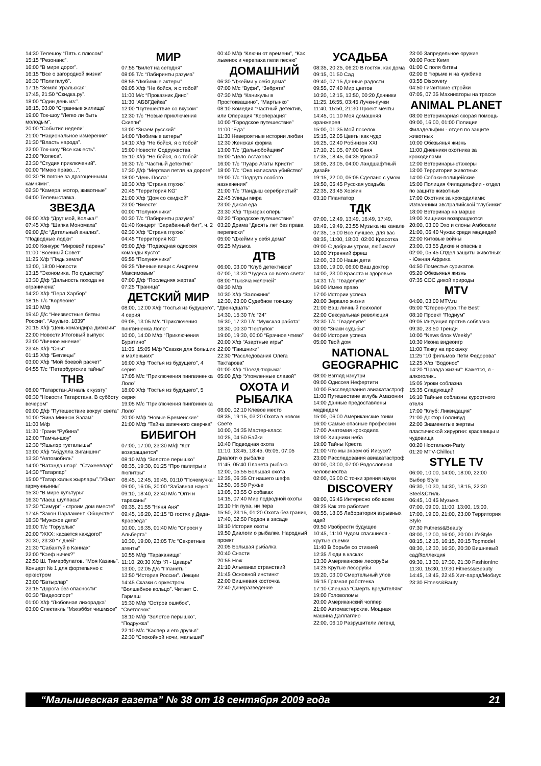14:30 Телешоу “Пять с плюсом”
15:15 “Резонанс”.
16:00 “В мире дорог”.
16:15 “Все о загородной жизни”
16:30 “Политклуб”.
17:15 “Земля Уральская”.
17:45, 21:50 “Скидка.ру”.
18:00 “Один день из:”.
18:15, 03:00 “Странные жилища”
19:00 Ток-шоу “Легко ли быть молодым”.
20:00 “События недели”.
21:00 “Национальное измерение”
21:30 “Власть народа”.
22:00 Ток-шоу “Все как есть”.
23:00 “Колеса”.
23:30 “Студия приключений”.
00:00 “Имею право…”.
00:30 “В погоне за драгоценными камнями”.
02:30 “Камера, мотор, животные”
04:00 Телевыставка.
ЗВЕЗДА
06:00 Х/ф “Друг мой, Колька!”
07:45 Х/ф “Шапка Мономаха”
09:00 Д/с “Детальный анализ”. “Подводные лодки”
10:00 Конкурс “Мировой парень”
11:00 “Военный Совет”
11:25 Х/ф “Пядь земли”
13:00, 18:00 Новости
13:15 “Экономика. По существу”
13:30 Д/ф “Дальность похода не ограничена”
14:20 Х/ф “Перл Харбор”
18:15 Т/с “Корлеоне”
19:10 М/ф
19:40 Д/с “Неизвестные битвы России”. “Ахульго. 1839”
20:15 Х/ф “День командира дивизии”
22:00 Новости.Итоговый выпуск
23:00 “Личное мнение”
23:45 Х/ф “Сны”
01:15 Х/ф “Беглецы”
03:00 Х/ф “Мой боевой расчет”
04:55 Т/с “Петербургские тайны”
ТНВ
08:00 “Татарстан.Атналык кузэту”
08:30 “Новости Татарстана. В субботу вечером”
09:00 Д/ф “Путешествие вокруг света”
10:00 “Sина Миннэн Sэлам”
11:00 М/ф
11:30 “Грани “Рубина”
12:00 “Тамчы-шоу”
12:30 “Яшьлэр тукталышы”
13:00 Х/ф “Абдулла Зиганшин”
13:30 “Автомобиль”
14:00 “Ватандашлар”. “Стахеевлар”
14:30 “Татарлар”
15:00 “Татар халык жырлары”.”Уйнат гармуннынны”
15:30 “В мире культуры”
16:30 “Лаеш шулпасы”
17:30 “Симург” - строим дом вместе”
17:45 “Закон.Парламент. Общество”
18:30 “Мужское дело”
19:00 Т/с “Горурлык”
20:00 “ЖКХ: касается каждого!”
20:30, 23:30 “7 дней”
21:30 “Сабантуй в Каннах”
22:00 “Кэеф ничек?”
22:50 Ш. Тимербулатов. “Моя Казань”. Концерт № 1 для фортепьяно с оркестром
23:00 “Батырлар”
23:15 “Дорога без опасности”
00:30 “Видеоспорт”
01:00 Х/ф “Любовная лихорадка”
03:00 Спектакль “Мэхэббэт чишмэсе”
МИР
07:55 “Билет на сегодня”
08:05 Т/с “Лабиринты разума”
08:55 “Любимые актеры”
09:05 Х/ф “Не бойся, я с тобой”
11:00 М/с “Проказник Дино”
11:30 “АБВГДейка”
12:00 “Путешествие со вкусом”
12:30 Т/с “Новые приключения Скиппи”
13:00 “Знаем русский”
14:00 “Любимые актеры”
14:10 Х/ф “Не бойся, я с тобой”
15:00 Новости Содружества
15:10 Х/ф “Не бойся, я с тобой”
16:30 Т/с “Частный детектив”
17:30 Д/ф “Мертвая петля на дороге”
18:00 “День Посла”
18:30 Х/ф “Страна глухих”
20:45 “Территория KG”
21:00 Х/ф “Дом со скидкой”
23:00 “Вместе”
00:00 “Полуночники”
00:30 Т/с “Лабиринты разума”
01:40 Концерт “Барабанный бит”, ч. 2
02:30 Х/ф “Страна глухих”
04:45 “Территория KG”
05:00 Д/ф “Подводная одиссея команды Кусто”
05:55 “Полуночники”
06:25 “Личные вещи с Андреем Максимовым”
07:00 Д/ф “Последняя жертва”
07:25 “Граница”
ДЕТСКИЙ МИР
08:00, 12:00 Х/ф “Гостья из будущего”, 4 серия
09:05, 13:05 М/с “Приключения пингвиненка Лоло”
10:00, 14:00 М/ф “Приключения Буратино”
11:05, 15:05 М/ф “Сказки для больших и маленьких”
16:00 Х/ф “Гостья из будущего”, 4 серия
17:05 М/с “Приключения пингвиненка Лоло”
18:00 Х/ф “Гостья из будущего”, 5 серия
19:05 М/с “Приключения пингвиненка Лоло”
20:00 М/ф “Новые Бременские”
21:00 М/ф “Тайна запечного сверчка”
БИБИГОН
07:00, 17:00, 23:30 М/ф “Кот возвращается”
08:10 М/ф “Золотое перышко”
08:35, 19:30, 01:25 “Про палитры и пюпитры”
08:45, 12:45, 19:45, 01:10 “Почемучка”
09:00, 16:05, 20:00 “Забавная наука”
09:10, 18:40, 22:40 М/с “Огги и тараканы”
09:35, 21:55 “Няня Аня”
09:45, 16:20, 20:15 “В гостях у Деда-Краеведа”
10:00, 16:35, 01:40 М/с “Спроси у Альберта”
10:30, 19:00, 23:05 Т/с “Секретные агенты”
10:55 М/ф “Тараканище”
11:10, 20:30 Х/ф “Я - Цезарь”
13:00, 02:05 Д/с “Планеты”
13:50 “История России”. Лекции
14:45 Сказки с оркестром. “Волшебное кольцо”. Читает С. Гармаш
15:30 М/ф “Остров ошибок”, “Светлячок”
18:10 М/ф “Золотое перышко”, “Подружка”
22:10 М/с “Каспер и его друзья”
22:30 “Спокойной ночи, малыши!”
00:40 М/ф “Ключи от времени”, “Как львенок и черепаха пели песню”
ДОМАШНИЙ
06:30 “Джейми у себя дома”
07:00 М/с “Вуфи”, “Зебрята”
07:30 М/ф “Каникулы в Простоквашино”, “Мартынко”
08:10 Комедия “Частный детектив, или Операция “Кооперация”
10:00 “Городское путешествие”
11:00 “Еда”
11:30 Невероятные истории любви
12:30 Женская форма
13:00 Т/с “Дальнобойщики”
15:00 “Дело Астахова”
16:00 Т/с “Пуаро Агаты Кристи”
18:00 Т/с “Она написала убийство”
19:00 Т/с “Подруга особого назначения”
21:00 Т/с “Ландыш серебристый”
22:45 Улицы мира
23:00 Дикая еда
23:30 Х/ф “Призрак оперы”
02:20 “Городское путешествие”
03:20 Драма “Десять лет без права переписки”
05:00 “Джейми у себя дома”
05:25 Музыка
ДТВ
06:00, 03:00 “Клуб детективов”
07:00, 13:30 “Чудеса со всего света”
08:00 “Тысяча мелочей”
08:30 М/ф
10:30 Х/ф “Заложник”
12:30, 23:00 Судебное ток-шоу “Двенадцать”
14:30, 15:30 Т/с “24”
16:30, 17:30 Т/с “Мужская работа”
18:30, 00:30 “Поступок”
19:00, 19:30, 00:00 “Брачное чтиво”
20:00 Х/ф “Азартные игры”
22:00 “Гаишники”
22:30 “Расследования Олега Тактарова”
01:00 Х/ф “Поезд-тюрьма”
05:00 Д/ф “Утомленные славой”
ОХОТА И РЫБАЛКА
08:00, 02:10 Клевое место
08:35, 19:15, 03:20 Охота в новом Свете
10:00, 04:35 Мастер-класс
10:25, 04:50 Байки
10:40 Подводная охота
11:10, 13:45, 18:45, 05:05, 07:05 Диалоги о рыбалке
11:45, 05:40 Планета рыбака
12:00, 05:55 Большая охота
12:35, 06:35 От нашего шефа
12:50, 06:50 Ружье
13:05, 03:55 О собаках
14:15, 07:40 Мир подводной охоты
15:10 Ни пуха, ни пера
15:50, 23:15, 01:20 Охота без границ
17:40, 02:50 Гордон в засаде
18:10 История охоты
19:50 Диалоги о рыбалке. Народный проект
20:05 Большая рыбалка
20:40 Снасти
20:55 Нож
21:10 Альманах странствий
21:45 Основной инстинкт
22:00 Вишневая косточка
22:40 Дичеразведение
УСАДЬБА
08:35, 20:25, 06:20 В гостях, как дома
09:15, 01:50 Сад
09:40, 07:15 Дачные радости
09:55, 07:40 Мир цветов
10:20, 12:15, 13:50, 00:20 Дачники
11:25, 16:55, 03:45 Лучки-пучки
11:40, 15:50, 21:30 Проект мечты
14:45, 01:10 Моя домашняя оранжерея
15:00, 01:35 Мой поселок
15:15, 02:05 Цветы как чудо
16:25, 02:40 Робинзон XXI
17:10, 21:05, 07:00 Баня
17:35, 18:45, 04:35 Урожай
18:05, 23:05, 04:00 Ландшафтный дизайн
19:15, 22:00, 05:05 Сделано с умом
19:50, 05:45 Русская усадьба
22:35, 23:45 Хозяин
03:10 Плантатор
ТДК
07:00, 12:49, 13:49, 16:49, 17:49, 18:49, 19:49, 23:55 Музыка на канале
07:35, 15:00 Все лучшее, для вас
08:35, 11:00, 18:00, 02:00 Красотка
09:00 С добрым утром, любимая!
10:00 Утренний фреш
12:00, 03:00 Наши дети
13:00, 19:00, 06:00 Ваш доктор
14:00, 23:00 Красота и здоровье
14:31 Т/с “Гваделупе”
16:00 Имею право
17:00 Истории успеха
20:00 Зеркало жизни
21:00 Ваш личный психолог
22:00 Сексуальная революция
23:30 Т/с “Гваделупе”
00:00 “Знаки судьбы”
04:00 История успеха
05:00 Твой дом
NATIONAL GEOGRAPHIC
08:00 Взгляд изнутри
09:00 Одиссея Нефертити
10:00 Расследования авиакатастроф
11:00 Путешествие вглубь Амазонии
14:00 Данные предоставлены медведем
15:00, 06:00 Американские гонки
16:00 Самые опасные профессии
17:00 Анатомия крокодила
18:00 Хищники неба
19:00 Тайны Креста
21:00 Что мы знаем об Иисусе?
23:00 Расследования авиакатастроф
00:00, 03:00, 07:00 Родословная человечества
02:00, 05:00 С точки зрения науки
DISCOVERY
08:00, 05:45 Интересно обо всем
08:25 Как это работает
08:55, 18:05 Лаборатория взрывных идей
09:50 Изобрести будущее
10:45, 11:10 Чудом спасшиеся - крутые съемки
11:40 В борьбе со стихией
12:35 Люди в касках
13:30 Американские лесорубы
14:25 Крутые лесорубы
15:20, 03:00 Смертельный улов
16:15 Грязная работенка
17:10 Спецназ “Смерть вредителям”
19:00 Головоломы
20:00 Американский чоппер
21:00 Автомастерские. Мощная машина Даллаглио
22:00, 06:10 Разрушители легенд
23:00 Запредельное оружие
00:00 Росс Кемп
01:00 С поля битвы
02:00 В тюрьме и на чужбине
03:55 Discovery
04:50 Гигантские стройки
07:05, 07:35 Махинаторы на трассе
ANIMAL PLANET
08:00 Ветеринарная скорая помощь
09:00, 16:00, 01:00 Полиция Филадельфии - отдел по защите животных
10:00 Обезьянья жизнь
11:00 Дневники охотника за крокодилами
12:00 Ветеринары-стажеры
13:00 Территория животных
14:00 Собаки-полицейские
15:00 Полиция Филадельфии - отдел по защите животных
17:00 Охотник за крокодилами: Изгнанники австралийской “глубинки”
18:00 Ветеринар на марше
19:00 Хищники возвращаются
20:00, 03:00 Эхо и слоны Амбосели
21:00, 06:40 Чужак среди медведей
22:00 Китовые войны
23:00, 03:55 Дикие и опасные
02:00, 05:45 Отдел защиты животных - Южная Африка
04:50 Поместье сурикатов
05:20 Обезьянья жизнь
07:35 СОС дикой природы
MTV
04:00, 03:00 MTV.ru
05:00 “Стерео-утро.The Best”
08:10 Проект “Подиум”
09:05 Интуиция против соблазна
09:30, 23:50 Тренди
10:00 “News блок Weekly”
10:30 Икона видеоигр
11:00 Тачку на прокачку
11:25 “10 фильмов Пети Федорова”
12:25 Х/ф “Водонос”
14:20 “Правда жизни”: Кажется, я - алкоголик..
15:05 Уроки соблазна
15:35 Следующий
16:10 Тайные соблазны курортного отеля
17:00 “Клуб: Ликвидация”
21:00 Доктор Голливуд
22:00 Знаменитые жертвы пластической хирургии: красавицы и чудовища
00:20 Ностальжи-Party
01:20 MTV-Chillout
STYLE TV
06:00, 10:00, 14:00, 18:00, 22:00 Выбор Style
06:30, 10:30, 14:30, 18:15, 22:30 Steel&Стиль
06:45, 10:45 Музыка
07:00, 09:00, 11:00, 13:00, 15:00, 17:00, 19:00, 21:00, 23:00 Территория Style
07:30 Futness&Beauty
08:00, 12:00, 16:00, 20:00 LifeStyle
08:15, 12:15, 16:15, 20:15 Topmodel
08:30, 12:30, 16:30, 20:30 Вишневый сад/Коллекция
09:30, 13:30, 17:30, 21:30 FashionInc
11:30, 15:30, 19:30 Fitness&Beauty
14:45, 18:45, 22:45 Хит-парад/Мобиус
23:30 Fitness&Bauty
“Малышевская газета” № 38 от 18 сентября 2009 года 21